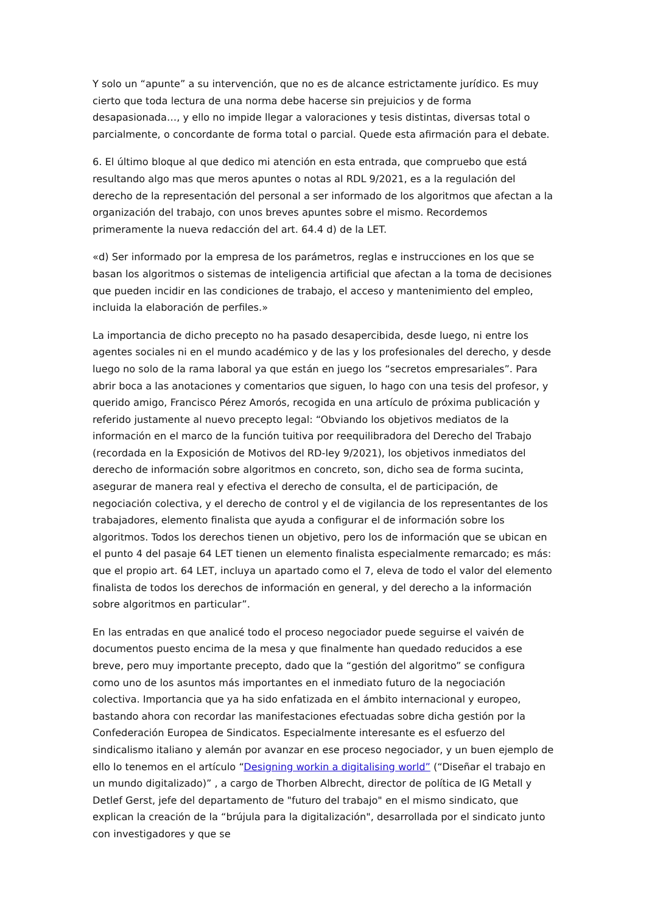Y solo un “apunte” a su intervención, que no es de alcance estrictamente jurídico. Es muy cierto que toda lectura de una norma debe hacerse sin prejuicios y de forma desapasionada…, y ello no impide llegar a valoraciones y tesis distintas, diversas total o parcialmente, o concordante de forma total o parcial. Quede esta afirmación para el debate.
6. El último bloque al que dedico mi atención en esta entrada, que compruebo que está resultando algo mas que meros apuntes o notas al RDL 9/2021, es a la regulación del derecho de la representación del personal a ser informado de los algoritmos que afectan a la organización del trabajo, con unos breves apuntes sobre el mismo. Recordemos primeramente la nueva redacción del art. 64.4 d) de la LET.
«d) Ser informado por la empresa de los parámetros, reglas e instrucciones en los que se basan los algoritmos o sistemas de inteligencia artificial que afectan a la toma de decisiones que pueden incidir en las condiciones de trabajo, el acceso y mantenimiento del empleo, incluida la elaboración de perfiles.»
La importancia de dicho precepto no ha pasado desapercibida, desde luego, ni entre los agentes sociales ni en el mundo académico y de las y los profesionales del derecho, y desde luego no solo de la rama laboral ya que están en juego los “secretos empresariales”. Para abrir boca a las anotaciones y comentarios que siguen, lo hago con una tesis del profesor, y querido amigo, Francisco Pérez Amorós, recogida en una artículo de próxima publicación y referido justamente al nuevo precepto legal: “Obviando los objetivos mediatos de la información en el marco de la función tuitiva por reequilibradora del Derecho del Trabajo (recordada en la Exposición de Motivos del RD-ley 9/2021), los objetivos inmediatos del derecho de información sobre algoritmos en concreto, son, dicho sea de forma sucinta, asegurar de manera real y efectiva el derecho de consulta, el de participación, de negociación colectiva, y el derecho de control y el de vigilancia de los representantes de los trabajadores, elemento finalista que ayuda a configurar el de información sobre los algoritmos. Todos los derechos tienen un objetivo, pero los de información que se ubican en el punto 4 del pasaje 64 LET tienen un elemento finalista especialmente remarcado; es más: que el propio art. 64 LET, incluya un apartado como el 7, eleva de todo el valor del elemento finalista de todos los derechos de información en general, y del derecho a la información sobre algoritmos en particular”.
En las entradas en que analicé todo el proceso negociador puede seguirse el vaivén de documentos puesto encima de la mesa y que finalmente han quedado reducidos a ese breve, pero muy importante precepto, dado que la “gestión del algoritmo” se configura como uno de los asuntos más importantes en el inmediato futuro de la negociación colectiva. Importancia que ya ha sido enfatizada en el ámbito internacional y europeo, bastando ahora con recordar las manifestaciones efectuadas sobre dicha gestión por la Confederación Europea de Sindicatos. Especialmente interesante es el esfuerzo del sindicalismo italiano y alemán por avanzar en ese proceso negociador, y un buen ejemplo de ello lo tenemos en el artículo “Designing workin a digitalising world” (“Diseñar el trabajo en un mundo digitalizado)” , a cargo de Thorben Albrecht, director de política de IG Metall y Detlef Gerst, jefe del departamento de "futuro del trabajo" en el mismo sindicato, que explican la creación de la “brújula para la digitalización", desarrollada por el sindicato junto con investigadores y que se